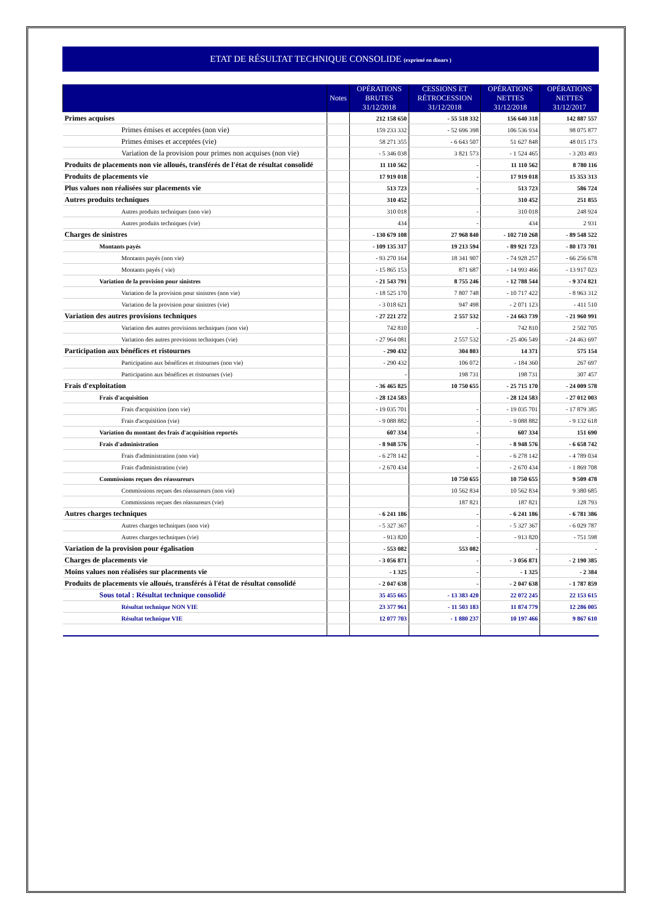ETAT DE RÉSULTAT TECHNIQUE CONSOLIDE (exprimé en dinars )
| | Notes | OPÉRATIONS BRUTES 31/12/2018 | CESSIONS ET RÉTROCESSION 31/12/2018 | OPÉRATIONS NETTES 31/12/2018 | OPÉRATIONS NETTES 31/12/2017 |
| --- | --- | --- | --- | --- | --- |
| Primes acquises | | 212 158 650 | - 55 518 332 | 156 640 318 | 142 887 557 |
| Primes émises et acceptées (non vie) | | 159 233 332 | - 52 696 398 | 106 536 934 | 98 075 877 |
| Primes émises et acceptées (vie) | | 58 271 355 | - 6 643 507 | 51 627 848 | 48 015 173 |
| Variation de la provision pour primes non acquises (non vie) | | - 5 346 038 | 3 821 573 | - 1 524 465 | - 3 203 493 |
| Produits de placements non vie alloués, transférés de l'état de résultat consolidé | | 11 110 562 | - | 11 110 562 | 8 780 116 |
| Produits de placements vie | | 17 919 018 | - | 17 919 018 | 15 353 313 |
| Plus values non réalisées sur placements vie | | 513 723 | - | 513 723 | 586 724 |
| Autres produits techniques | | 310 452 | | 310 452 | 251 855 |
| Autres produits techniques (non vie) | | 310 018 | - | 310 018 | 248 924 |
| Autres produits techniques (vie) | | 434 | - | 434 | 2 931 |
| Charges de sinistres | | - 130 679 108 | 27 968 840 | - 102 710 268 | - 89 548 522 |
| Montants payés | | - 109 135 317 | 19 213 594 | - 89 921 723 | - 80 173 701 |
| Montants payés (non vie) | | - 93 270 164 | 18 341 907 | - 74 928 257 | - 66 256 678 |
| Montants payés ( vie) | | - 15 865 153 | 871 687 | - 14 993 466 | - 13 917 023 |
| Variation de la provision pour sinistres | | - 21 543 791 | 8 755 246 | - 12 788 544 | - 9 374 821 |
| Variation de la provision pour sinistres (non vie) | | - 18 525 170 | 7 807 748 | - 10 717 422 | - 8 963 312 |
| Variation de la provision pour sinistres (vie) | | - 3 018 621 | 947 498 | - 2 071 123 | - 411 510 |
| Variation des autres provisions techniques | | - 27 221 272 | 2 557 532 | - 24 663 739 | - 21 960 991 |
| Variation des autres provisions techniques (non vie) | | 742 810 | - | 742 810 | 2 502 705 |
| Variation des autres provisions techniques (vie) | | - 27 964 081 | 2 557 532 | - 25 406 549 | - 24 463 697 |
| Participation aux bénéfices et ristournes | | - 290 432 | 304 803 | 14 371 | 575 154 |
| Participation aux bénéfices et ristournes (non vie) | | - 290 432 | 106 072 | - 184 360 | 267 697 |
| Participation aux bénéfices et ristournes (vie) | | - | 198 731 | 198 731 | 307 457 |
| Frais d'exploitation | | - 36 465 825 | 10 750 655 | - 25 715 170 | - 24 009 578 |
| Frais d'acquisition | | - 28 124 583 | | - 28 124 583 | - 27 012 003 |
| Frais d'acquisition (non vie) | | - 19 035 701 | - | - 19 035 701 | - 17 879 385 |
| Frais d'acquisition (vie) | | - 9 088 882 | - | - 9 088 882 | - 9 132 618 |
| Variation du montant des frais d'acquisition reportés | | 607 334 | - | 607 334 | 151 690 |
| Frais d'administration | | - 8 948 576 | - | - 8 948 576 | - 6 658 742 |
| Frais d'administration (non vie) | | - 6 278 142 | - | - 6 278 142 | - 4 789 034 |
| Frais d'administration (vie) | | - 2 670 434 | - | - 2 670 434 | - 1 869 708 |
| Commissions reçues des réassureurs | | | 10 750 655 | 10 750 655 | 9 509 478 |
| Commissions reçues des réassureurs (non vie) | | | 10 562 834 | 10 562 834 | 9 380 685 |
| Commissions reçues des réassureurs (vie) | | | 187 821 | 187 821 | 128 793 |
| Autres charges techniques | | - 6 241 186 | - | - 6 241 186 | - 6 781 386 |
| Autres charges techniques (non vie) | | - 5 327 367 | - | - 5 327 367 | - 6 029 787 |
| Autres charges techniques (vie) | | - 913 820 | - | - 913 820 | - 751 598 |
| Variation de la provision pour égalisation | | - 553 082 | 553 082 | - | - |
| Charges de placements vie | | - 3 056 871 | - | - 3 056 871 | - 2 190 385 |
| Moins values non réalisées sur placements vie | | - 1 325 | - | - 1 325 | - 2 384 |
| Produits de placements vie alloués, transférés à l'état de résultat consolidé | | - 2 047 638 | - | - 2 047 638 | - 1 787 859 |
| Sous total : Résultat technique consolidé | | 35 455 665 | - 13 383 420 | 22 072 245 | 22 153 615 |
| Résultat technique NON VIE | | 23 377 961 | - 11 503 183 | 11 874 779 | 12 286 005 |
| Résultat technique VIE | | 12 077 703 | - 1 880 237 | 10 197 466 | 9 867 610 |